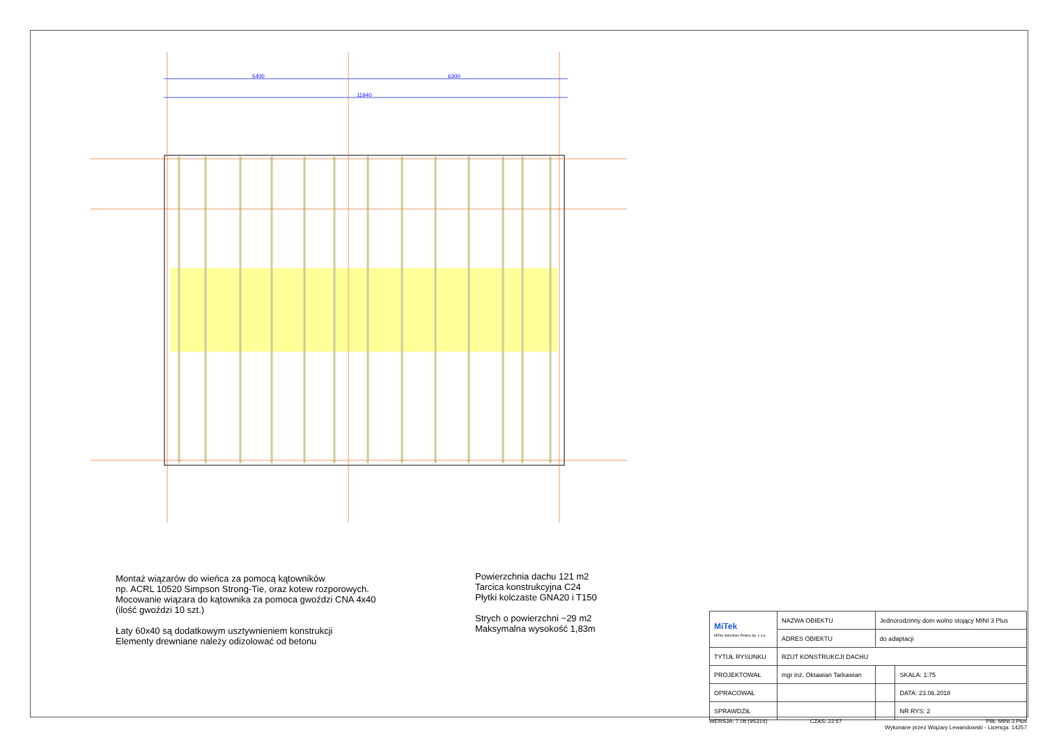5400
6300
11940
Montaż wiązarów do wieńca za pomocą kątowników
np. ACRL 10520 Simpson Strong-Tie, oraz kotew rozporowych.
Mocowanie wiązara do kątownika za pomoca gwoździ CNA 4x40
(ilość gwoździ 10 szt.)
Łaty 60x40 są dodatkowym usztywnieniem konstrukcji
Elementy drewniane należy odizolować od betonu
Powierzchnia dachu 121 m2
Tarcica konstrukcyjna C24
Płytki kolczaste GNA20 i T150
Strych o powierzchni ~29 m2
Maksymalna wysokość 1,83m
| MiTek MiTek Industries Polska Sp. z o.o. | NAZWA OBIEKTU | Jednorodzinny dom wolno stojący MINI 3 Plus | | |
| | ADRES OBIEKTU | do adaptacji | | |
| TYTUŁ RYSUNKU | RZUT KONSTRUKCJI DACHU | | | |
| PROJEKTOWAŁ | mgr inż. Oktawian Tarkawian | | | SKALA: 1:75 |
| OPRACOWAŁ | | | | DATA: 23.06.2018 |
| SPRAWDZIŁ | | | | NR RYS: 2 |
WERSJA: 7.0b (95314) CZAS: 22:57 Plik: MINI 3 Plus
Wykonane przez Wiązary Lewandowski - Licencja: 14257